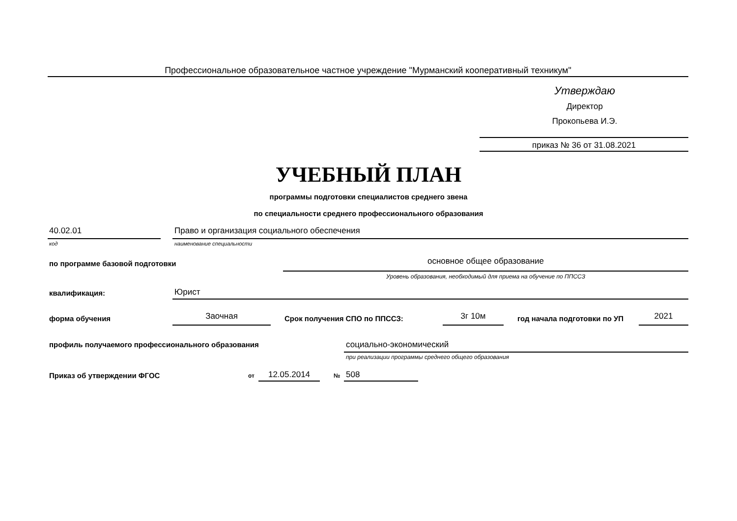Профессиональное образовательное частное учреждение "Мурманский кооперативный техникум"
Утверждаю
Директор
Прокопьева И.Э.
приказ № 36 от 31.08.2021
УЧЕБНЫЙ ПЛАН
программы подготовки специалистов среднего звена
по специальности среднего профессионального образования
40.02.01
Право и организация социального обеспечения
код наименование специальности
по программе базовой подготовки
основное общее образование
Уровень образования, необходимый для приема на обучение по ППССЗ
квалификация: Юрист
форма обучения Заочная Срок получения СПО по ППССЗ: 3г 10м год начала подготовки по УП 2021
профиль получаемого профессионального образования
социально-экономический
при реализации программы среднего общего образования
Приказ об утверждении ФГОС от 12.05.2014 № 508